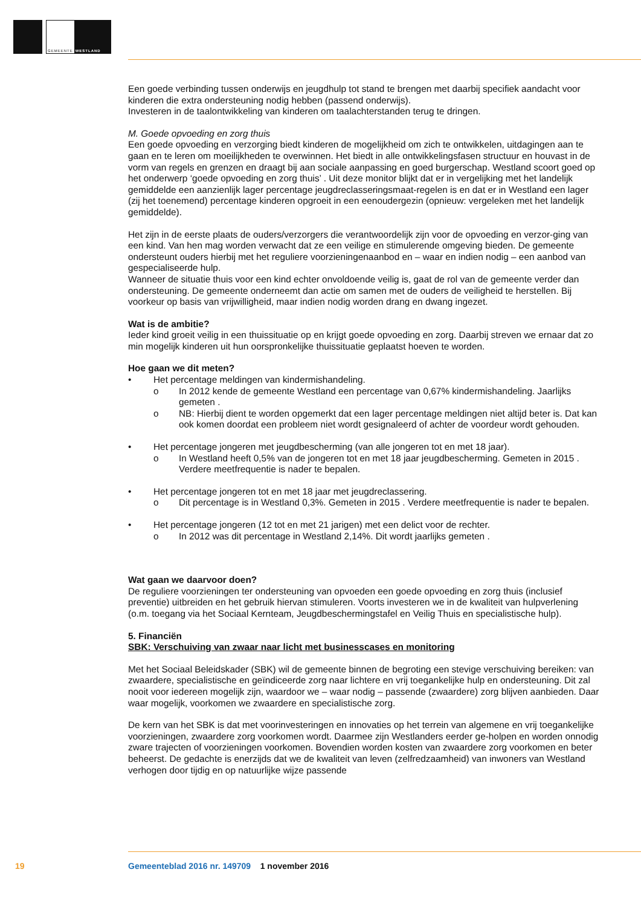GEMEENTE WESTLAND
Een goede verbinding tussen onderwijs en jeugdhulp tot stand te brengen met daarbij specifiek aandacht voor kinderen die extra ondersteuning nodig hebben (passend onderwijs).
Investeren in de taalontwikkeling van kinderen om taalachterstanden terug te dringen.
M. Goede opvoeding en zorg thuis
Een goede opvoeding en verzorging biedt kinderen de mogelijkheid om zich te ontwikkelen, uitdagingen aan te gaan en te leren om moeilijkheden te overwinnen. Het biedt in alle ontwikkelingsfasen structuur en houvast in de vorm van regels en grenzen en draagt bij aan sociale aanpassing en goed burgerschap. Westland scoort goed op het onderwerp ‘goede opvoeding en zorg thuis’ . Uit deze monitor blijkt dat er in vergelijking met het landelijk gemiddelde een aanzienlijk lager percentage jeugdreclasseringsmaat-regelen is en dat er in Westland een lager (zij het toenemend) percentage kinderen opgroeit in een eenoudergezin (opnieuw: vergeleken met het landelijk gemiddelde).
Het zijn in de eerste plaats de ouders/verzorgers die verantwoordelijk zijn voor de opvoeding en verzor-ging van een kind. Van hen mag worden verwacht dat ze een veilige en stimulerende omgeving bieden. De gemeente ondersteunt ouders hierbij met het reguliere voorzieningenaanbod en – waar en indien nodig – een aanbod van gespecialiseerde hulp.
Wanneer de situatie thuis voor een kind echter onvoldoende veilig is, gaat de rol van de gemeente verder dan ondersteuning. De gemeente onderneemt dan actie om samen met de ouders de veiligheid te herstellen. Bij voorkeur op basis van vrijwilligheid, maar indien nodig worden drang en dwang ingezet.
Wat is de ambitie?
Ieder kind groeit veilig in een thuissituatie op en krijgt goede opvoeding en zorg. Daarbij streven we ernaar dat zo min mogelijk kinderen uit hun oorspronkelijke thuissituatie geplaatst hoeven te worden.
Hoe gaan we dit meten?
• Het percentage meldingen van kindermishandeling.
o In 2012 kende de gemeente Westland een percentage van 0,67% kindermishandeling. Jaarlijks gemeten .
o NB: Hierbij dient te worden opgemerkt dat een lager percentage meldingen niet altijd beter is. Dat kan ook komen doordat een probleem niet wordt gesignaleerd of achter de voordeur wordt gehouden.
• Het percentage jongeren met jeugdbescherming (van alle jongeren tot en met 18 jaar).
o In Westland heeft 0,5% van de jongeren tot en met 18 jaar jeugdbescherming. Gemeten in 2015 . Verdere meetfrequentie is nader te bepalen.
• Het percentage jongeren tot en met 18 jaar met jeugdreclassering.
o Dit percentage is in Westland 0,3%. Gemeten in 2015 . Verdere meetfrequentie is nader te bepalen.
• Het percentage jongeren (12 tot en met 21 jarigen) met een delict voor de rechter.
o In 2012 was dit percentage in Westland 2,14%. Dit wordt jaarlijks gemeten .
Wat gaan we daarvoor doen?
De reguliere voorzieningen ter ondersteuning van opvoeden een goede opvoeding en zorg thuis (inclusief preventie) uitbreiden en het gebruik hiervan stimuleren. Voorts investeren we in de kwaliteit van hulpverlening (o.m. toegang via het Sociaal Kernteam, Jeugdbeschermingstafel en Veilig Thuis en specialistische hulp).
5. Financiën
SBK: Verschuiving van zwaar naar licht met businesscases en monitoring
Met het Sociaal Beleidskader (SBK) wil de gemeente binnen de begroting een stevige verschuiving bereiken: van zwaardere, specialistische en geïndiceerde zorg naar lichtere en vrij toegankelijke hulp en ondersteuning. Dit zal nooit voor iedereen mogelijk zijn, waardoor we – waar nodig – passende (zwaardere) zorg blijven aanbieden. Daar waar mogelijk, voorkomen we zwaardere en specialistische zorg.
De kern van het SBK is dat met voorinvesteringen en innovaties op het terrein van algemene en vrij toegankelijke voorzieningen, zwaardere zorg voorkomen wordt. Daarmee zijn Westlanders eerder ge-holpen en worden onnodig zware trajecten of voorzieningen voorkomen. Bovendien worden kosten van zwaardere zorg voorkomen en beter beheerst. De gedachte is enerzijds dat we de kwaliteit van leven (zelfredzaamheid) van inwoners van Westland verhogen door tijdig en op natuurlijke wijze passende
19
Gemeenteblad 2016 nr. 149709 1 november 2016